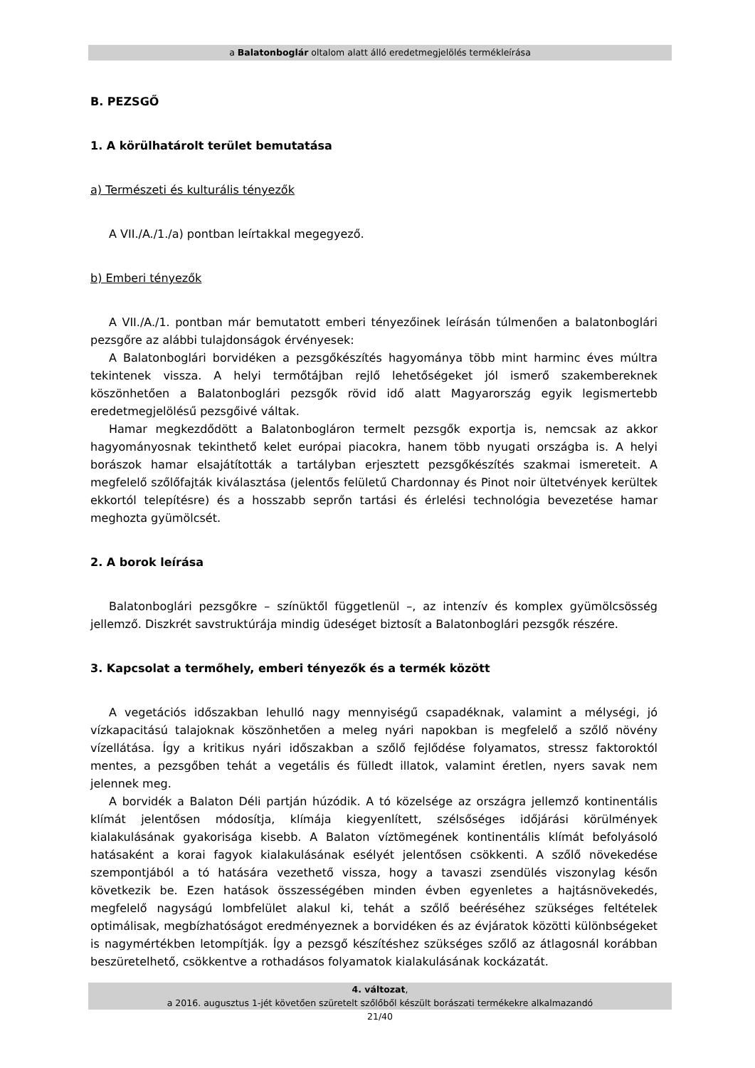a Balatonboglár oltalom alatt álló eredetmegjelölés termékleírása
B. PEZSGŐ
1. A körülhatárolt terület bemutatása
a) Természeti és kulturális tényezők
A VII./A./1./a) pontban leírtakkal megegyező.
b) Emberi tényezők
A VII./A./1. pontban már bemutatott emberi tényezőinek leírásán túlmenően a balatonboglári pezsgőre az alábbi tulajdonságok érvényesek:
A Balatonboglári borvidéken a pezsgőkészítés hagyománya több mint harminc éves múltra tekintenek vissza. A helyi termőtájban rejlő lehetőségeket jól ismerő szakembereknek köszönhetően a Balatonboglári pezsgők rövid idő alatt Magyarország egyik legismertebb eredetmegjelölésű pezsgőivé váltak.
Hamar megkezdődött a Balatonbogláron termelt pezsgők exportja is, nemcsak az akkor hagyományosnak tekinthető kelet európai piacokra, hanem több nyugati országba is. A helyi borászok hamar elsajátították a tartályban erjesztett pezsgőkészítés szakmai ismereteit. A megfelelő szőlőfajták kiválasztása (jelentős felületű Chardonnay és Pinot noir ültetvények kerültek ekkortól telepítésre) és a hosszabb seprőn tartási és érlelési technológia bevezetése hamar meghozta gyümölcsét.
2. A borok leírása
Balatonboglári pezsgőkre – színüktől függetlenül –, az intenzív és komplex gyümölcsösség jellemző. Diszkrét savstruktúrája mindig üdeséget biztosít a Balatonboglári pezsgők részére.
3. Kapcsolat a termőhely, emberi tényezők és a termék között
A vegetációs időszakban lehulló nagy mennyiségű csapadéknak, valamint a mélységi, jó vízkapacitású talajoknak köszönhetően a meleg nyári napokban is megfelelő a szőlő növény vízellátása. Így a kritikus nyári időszakban a szőlő fejlődése folyamatos, stressz faktoroktól mentes, a pezsgőben tehát a vegetális és fülledt illatok, valamint éretlen, nyers savak nem jelennek meg.
A borvidék a Balaton Déli partján húzódik. A tó közelsége az országra jellemző kontinentális klímát jelentősen módosítja, klímája kiegyenlített, szélsőséges időjárási körülmények kialakulásának gyakorisága kisebb. A Balaton víztömegének kontinentális klímát befolyásoló hatásaként a korai fagyok kialakulásának esélyét jelentősen csökkenti. A szőlő növekedése szempontjából a tó hatására vezethető vissza, hogy a tavaszi zsendülés viszonylag későn következik be. Ezen hatások összességében minden évben egyenletes a hajtásnövekedés, megfelelő nagyságú lombfelület alakul ki, tehát a szőlő beéréséhez szükséges feltételek optimálisak, megbízhatóságot eredményeznek a borvidéken és az évjáratok közötti különbségeket is nagymértékben letompítják. Így a pezsgő készítéshez szükséges szőlő az átlagosnál korábban beszüretelhető, csökkentve a rothadásos folyamatok kialakulásának kockázatát.
4. változat,
a 2016. augusztus 1-jét követően szüretelt szőlőből készült borászati termékekre alkalmazandó
21/40